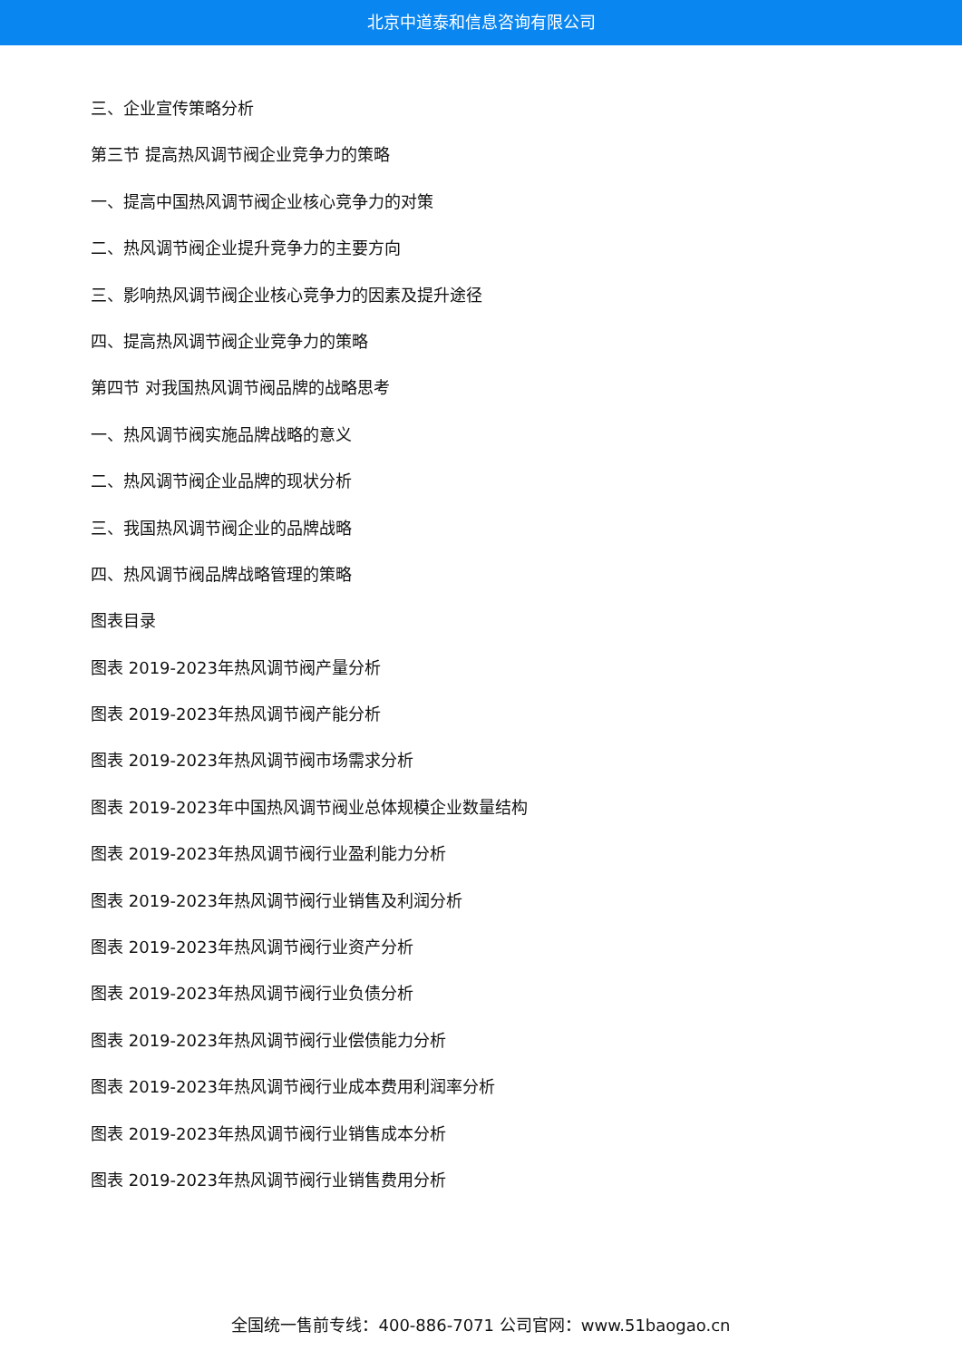北京中道泰和信息咨询有限公司
三、企业宣传策略分析
第三节 提高热风调节阀企业竞争力的策略
一、提高中国热风调节阀企业核心竞争力的对策
二、热风调节阀企业提升竞争力的主要方向
三、影响热风调节阀企业核心竞争力的因素及提升途径
四、提高热风调节阀企业竞争力的策略
第四节 对我国热风调节阀品牌的战略思考
一、热风调节阀实施品牌战略的意义
二、热风调节阀企业品牌的现状分析
三、我国热风调节阀企业的品牌战略
四、热风调节阀品牌战略管理的策略
图表目录
图表 2019-2023年热风调节阀产量分析
图表 2019-2023年热风调节阀产能分析
图表 2019-2023年热风调节阀市场需求分析
图表 2019-2023年中国热风调节阀业总体规模企业数量结构
图表 2019-2023年热风调节阀行业盈利能力分析
图表 2019-2023年热风调节阀行业销售及利润分析
图表 2019-2023年热风调节阀行业资产分析
图表 2019-2023年热风调节阀行业负债分析
图表 2019-2023年热风调节阀行业偿债能力分析
图表 2019-2023年热风调节阀行业成本费用利润率分析
图表 2019-2023年热风调节阀行业销售成本分析
图表 2019-2023年热风调节阀行业销售费用分析
全国统一售前专线：400-886-7071 公司官网：www.51baogao.cn